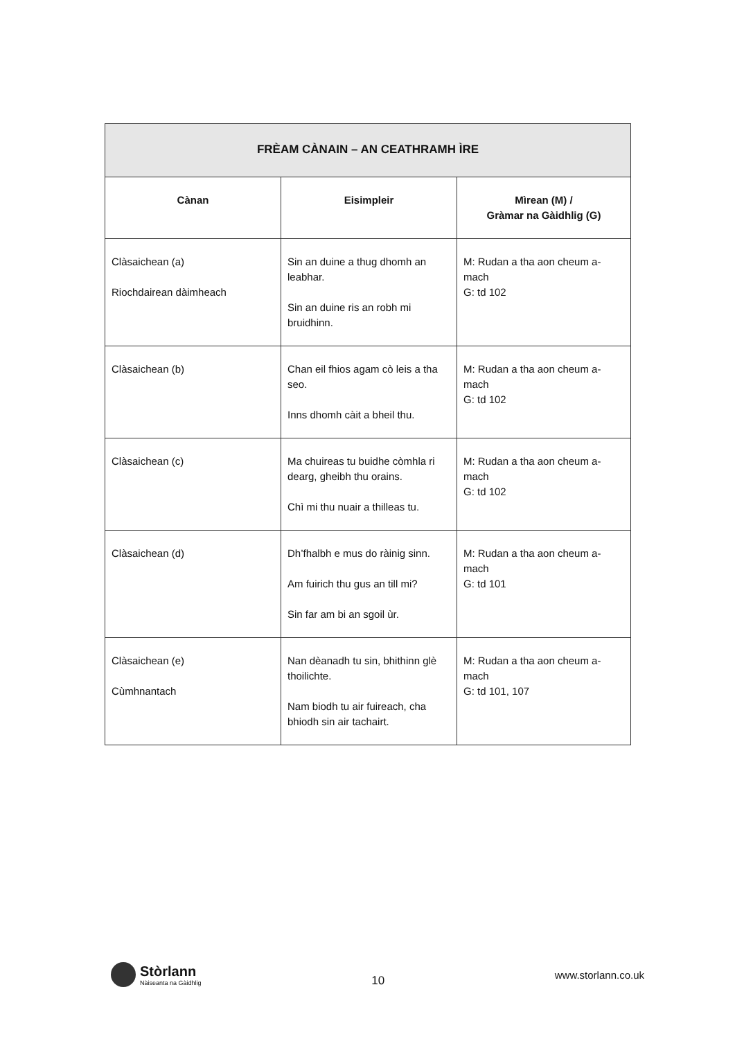| FRÈAM CÀNAIN – AN CEATHRAMH ÌRE | | |
| --- | --- | --- |
| Cànan | Eisimpleir | Mìrean (M) / Gràmar na Gàidhlig (G) |
| Clàsaichean (a) Riochdairean dàimheach | Sin an duine a thug dhomh an leabhar. Sin an duine ris an robh mi bruidhinn. | M: Rudan a tha aon cheum a-mach G: td 102 |
| Clàsaichean (b) | Chan eil fhios agam cò leis a tha seo. Inns dhomh càit a bheil thu. | M: Rudan a tha aon cheum a-mach G: td 102 |
| Clàsaichean (c) | Ma chuireas tu buidhe còmhla ri dearg, gheibh thu orains. Chì mi thu nuair a thilleas tu. | M: Rudan a tha aon cheum a-mach G: td 102 |
| Clàsaichean (d) | Dh’fhalbh e mus do ràinig sinn. Am fuirich thu gus an till mi? Sin far am bi an sgoil ùr. | M: Rudan a tha aon cheum a-mach G: td 101 |
| Clàsaichean (e) Cùmhnantach | Nan dèanadh tu sin, bhithinn glè thoilichte. Nam biodh tu air fuireach, cha bhiodh sin air tachairt. | M: Rudan a tha aon cheum a-mach G: td 101, 107 |
Stòrlann
Nàiseanta na Gàidhlig
10
www.storlann.co.uk